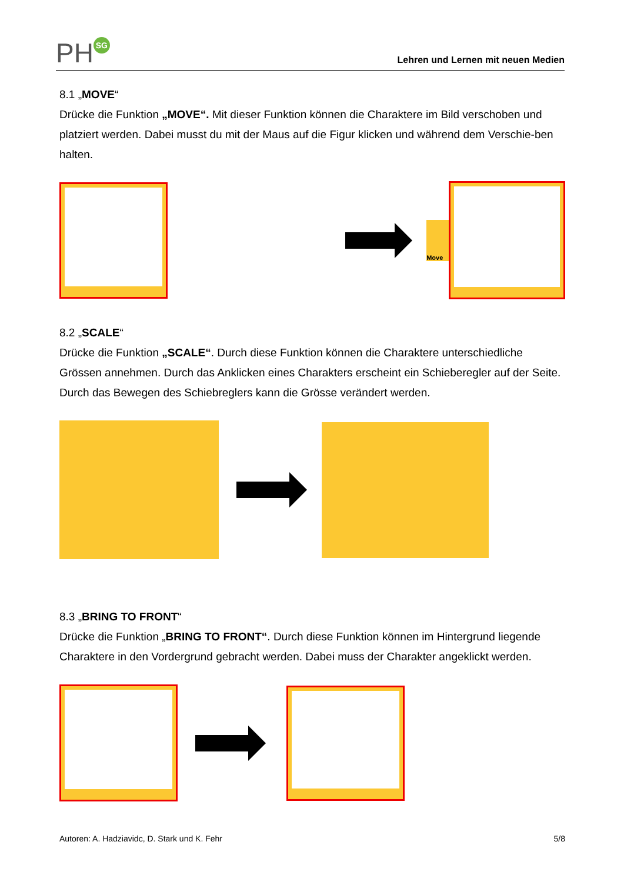PH SG
Lehren und Lernen mit neuen Medien
8.1 „MOVE“
Drücke die Funktion „MOVE“. Mit dieser Funktion können die Charaktere im Bild verschoben und platziert werden. Dabei musst du mit der Maus auf die Figur klicken und während dem Verschie-ben halten.
Move
8.2 „SCALE“
Drücke die Funktion „SCALE“. Durch diese Funktion können die Charaktere unterschiedliche Grössen annehmen. Durch das Anklicken eines Charakters erscheint ein Schieberegler auf der Seite. Durch das Bewegen des Schiebreglers kann die Grösse verändert werden.
8.3 „BRING TO FRONT“
Drücke die Funktion „BRING TO FRONT“. Durch diese Funktion können im Hintergrund liegende Charaktere in den Vordergrund gebracht werden. Dabei muss der Charakter angeklickt werden.
Autoren: A. Hadziavidc, D. Stark und K. Fehr 5/8